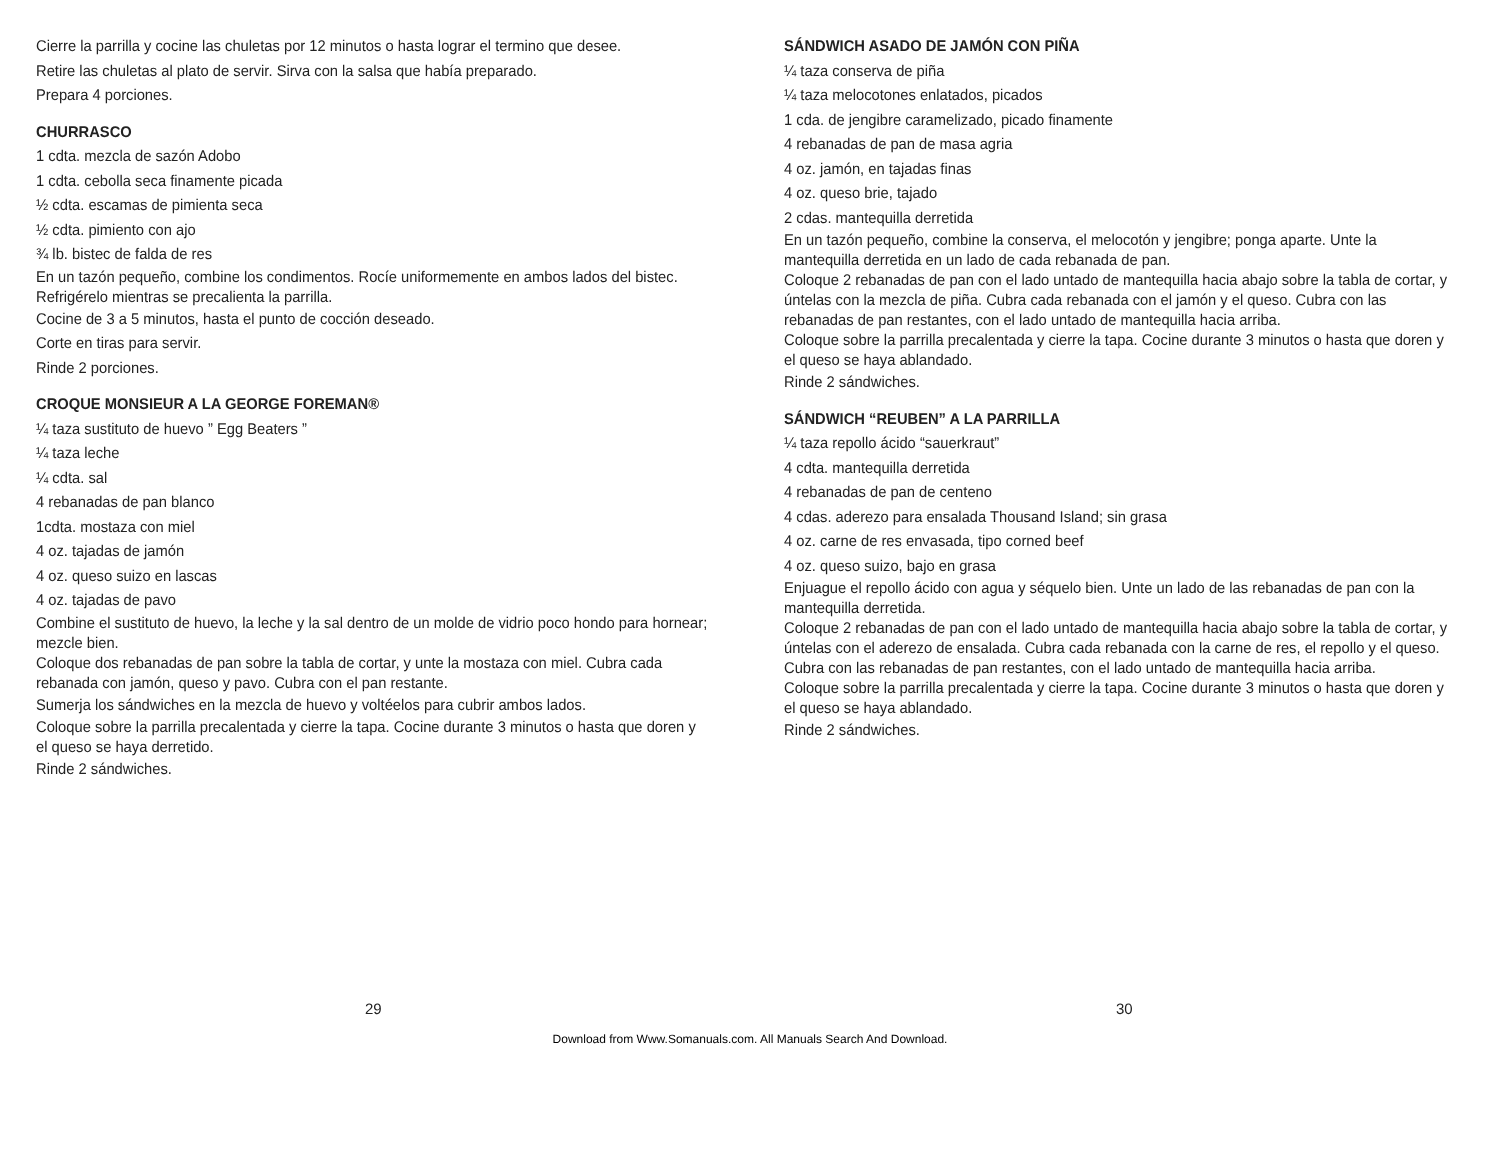Cierre la parrilla y cocine las chuletas por 12 minutos o hasta lograr el termino que desee.
Retire las chuletas al plato de servir. Sirva con la salsa que había preparado.
Prepara 4 porciones.
CHURRASCO
1 cdta. mezcla de sazón Adobo
1 cdta. cebolla seca finamente picada
½ cdta. escamas de pimienta seca
½ cdta. pimiento con ajo
¾ lb. bistec de falda de res
En un tazón pequeño, combine los condimentos. Rocíe uniformemente en ambos lados del bistec. Refrigérelo mientras se precalienta la parrilla.
Cocine de 3 a 5 minutos, hasta el punto de cocción deseado.
Corte en tiras para servir.
Rinde 2 porciones.
CROQUE MONSIEUR A LA GEORGE FOREMAN®
¼ taza sustituto de huevo ” Egg Beaters ”
¼ taza leche
¼ cdta. sal
4 rebanadas de pan blanco
1cdta. mostaza con miel
4 oz. tajadas de jamón
4 oz. queso suizo en lascas
4 oz. tajadas de pavo
Combine el sustituto de huevo, la leche y la sal dentro de un molde de vidrio poco hondo para hornear; mezcle bien.
Coloque dos rebanadas de pan sobre la tabla de cortar, y unte la mostaza con miel. Cubra cada rebanada con jamón, queso y pavo. Cubra con el pan restante.
Sumerja los sándwiches en la mezcla de huevo y voltéelos para cubrir ambos lados.
Coloque sobre la parrilla precalentada y cierre la tapa. Cocine durante 3 minutos o hasta que doren y el queso se haya derretido.
Rinde 2 sándwiches.
SÁNDWICH ASADO DE JAMÓN CON PIÑA
¼ taza conserva de piña
¼ taza melocotones enlatados, picados
1 cda. de jengibre caramelizado, picado finamente
4 rebanadas de pan de masa agria
4 oz. jamón, en tajadas finas
4 oz. queso brie, tajado
2 cdas. mantequilla derretida
En un tazón pequeño, combine la conserva, el melocotón y jengibre; ponga aparte. Unte la mantequilla derretida en un lado de cada rebanada de pan.
Coloque 2 rebanadas de pan con el lado untado de mantequilla hacia abajo sobre la tabla de cortar, y úntelas con la mezcla de piña. Cubra cada rebanada con el jamón y el queso. Cubra con las rebanadas de pan restantes, con el lado untado de mantequilla hacia arriba.
Coloque sobre la parrilla precalentada y cierre la tapa. Cocine durante 3 minutos o hasta que doren y el queso se haya ablandado.
Rinde 2 sándwiches.
SÁNDWICH “REUBEN” A LA PARRILLA
¼ taza repollo ácido “sauerkraut”
4 cdta. mantequilla derretida
4 rebanadas de pan de centeno
4 cdas. aderezo para ensalada Thousand Island; sin grasa
4 oz. carne de res envasada, tipo corned beef
4 oz. queso suizo, bajo en grasa
Enjuague el repollo ácido con agua y séquelo bien. Unte un lado de las rebanadas de pan con la mantequilla derretida.
Coloque 2 rebanadas de pan con el lado untado de mantequilla hacia abajo sobre la tabla de cortar, y úntelas con el aderezo de ensalada. Cubra cada rebanada con la carne de res, el repollo y el queso. Cubra con las rebanadas de pan restantes, con el lado untado de mantequilla hacia arriba.
Coloque sobre la parrilla precalentada y cierre la tapa. Cocine durante 3 minutos o hasta que doren y el queso se haya ablandado.
Rinde 2 sándwiches.
29 30
Download from Www.Somanuals.com. All Manuals Search And Download.